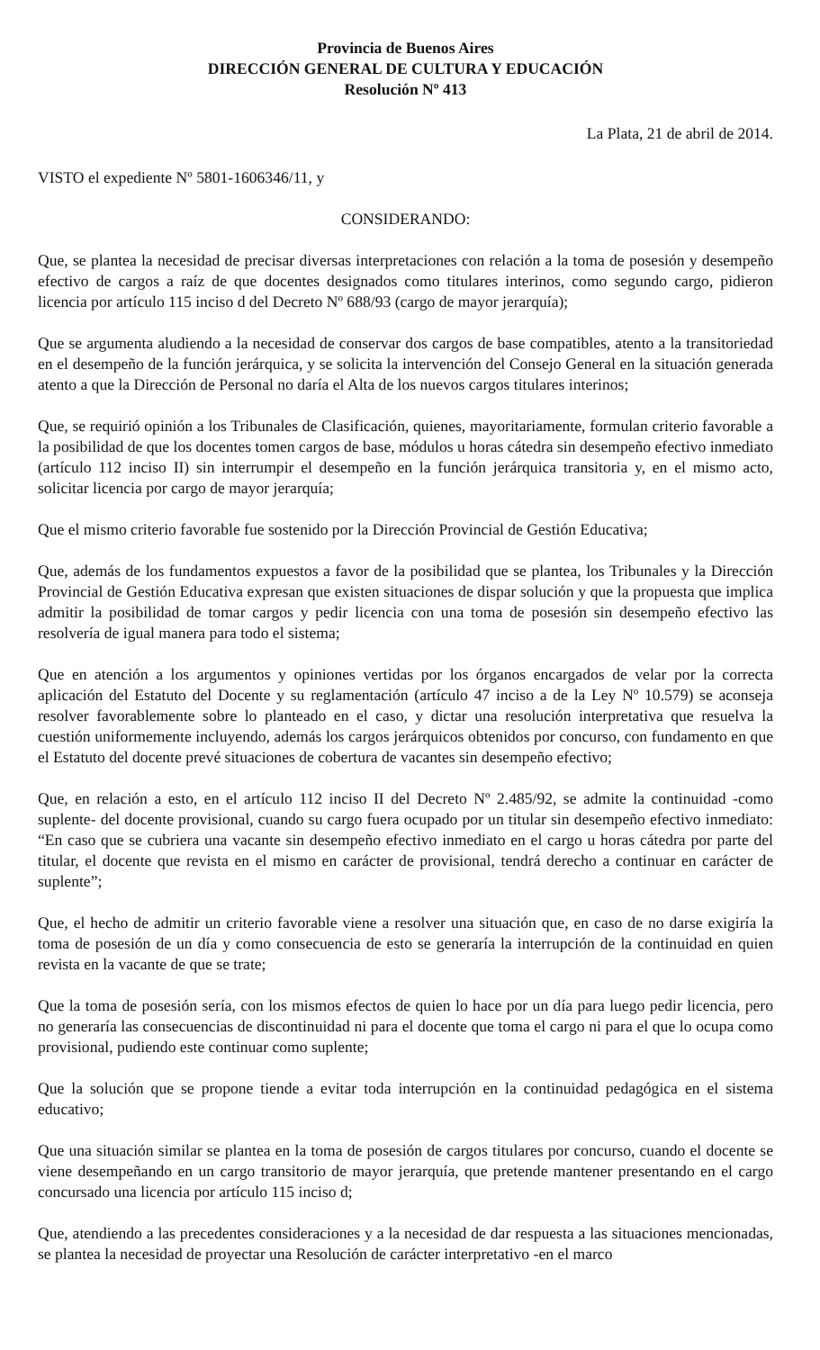Provincia de Buenos Aires
DIRECCIÓN GENERAL DE CULTURA Y EDUCACIÓN
Resolución Nº 413
La Plata, 21 de abril de 2014.
VISTO el expediente Nº 5801-1606346/11, y
CONSIDERANDO:
Que, se plantea la necesidad de precisar diversas interpretaciones con relación a la toma de posesión y desempeño efectivo de cargos a raíz de que docentes designados como titulares interinos, como segundo cargo, pidieron licencia por artículo 115 inciso d del Decreto Nº 688/93 (cargo de mayor jerarquía);
Que se argumenta aludiendo a la necesidad de conservar dos cargos de base compatibles, atento a la transitoriedad en el desempeño de la función jerárquica, y se solicita la intervención del Consejo General en la situación generada atento a que la Dirección de Personal no daría el Alta de los nuevos cargos titulares interinos;
Que, se requirió opinión a los Tribunales de Clasificación, quienes, mayoritariamente, formulan criterio favorable a la posibilidad de que los docentes tomen cargos de base, módulos u horas cátedra sin desempeño efectivo inmediato (artículo 112 inciso II) sin interrumpir el desempeño en la función jerárquica transitoria y, en el mismo acto, solicitar licencia por cargo de mayor jerarquía;
Que el mismo criterio favorable fue sostenido por la Dirección Provincial de Gestión Educativa;
Que, además de los fundamentos expuestos a favor de la posibilidad que se plantea, los Tribunales y la Dirección Provincial de Gestión Educativa expresan que existen situaciones de dispar solución y que la propuesta que implica admitir la posibilidad de tomar cargos y pedir licencia con una toma de posesión sin desempeño efectivo las resolvería de igual manera para todo el sistema;
Que en atención a los argumentos y opiniones vertidas por los órganos encargados de velar por la correcta aplicación del Estatuto del Docente y su reglamentación (artículo 47 inciso a de la Ley Nº 10.579) se aconseja resolver favorablemente sobre lo planteado en el caso, y dictar una resolución interpretativa que resuelva la cuestión uniformemente incluyendo, además los cargos jerárquicos obtenidos por concurso, con fundamento en que el Estatuto del docente prevé situaciones de cobertura de vacantes sin desempeño efectivo;
Que, en relación a esto, en el artículo 112 inciso II del Decreto Nº 2.485/92, se admite la continuidad -como suplente- del docente provisional, cuando su cargo fuera ocupado por un titular sin desempeño efectivo inmediato: “En caso que se cubriera una vacante sin desempeño efectivo inmediato en el cargo u horas cátedra por parte del titular, el docente que revista en el mismo en carácter de provisional, tendrá derecho a continuar en carácter de suplente”;
Que, el hecho de admitir un criterio favorable viene a resolver una situación que, en caso de no darse exigiría la toma de posesión de un día y como consecuencia de esto se generaría la interrupción de la continuidad en quien revista en la vacante de que se trate;
Que la toma de posesión sería, con los mismos efectos de quien lo hace por un día para luego pedir licencia, pero no generaría las consecuencias de discontinuidad ni para el docente que toma el cargo ni para el que lo ocupa como provisional, pudiendo este continuar como suplente;
Que la solución que se propone tiende a evitar toda interrupción en la continuidad pedagógica en el sistema educativo;
Que una situación similar se plantea en la toma de posesión de cargos titulares por concurso, cuando el docente se viene desempeñando en un cargo transitorio de mayor jerarquía, que pretende mantener presentando en el cargo concursado una licencia por artículo 115 inciso d;
Que, atendiendo a las precedentes consideraciones y a la necesidad de dar respuesta a las situaciones mencionadas, se plantea la necesidad de proyectar una Resolución de carácter interpretativo -en el marco